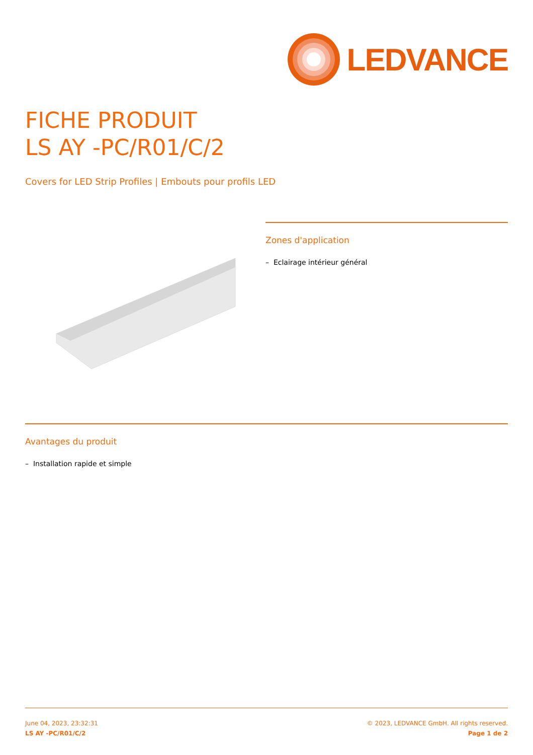LEDVANCE
FICHE PRODUIT
LS AY -PC/R01/C/2
Covers for LED Strip Profiles | Embouts pour profils LED
Zones d'application
– Eclairage intérieur général
Avantages du produit
– Installation rapide et simple
June 04, 2023, 23:32:31
LS AY -PC/R01/C/2
© 2023, LEDVANCE GmbH. All rights reserved.
Page 1 de 2